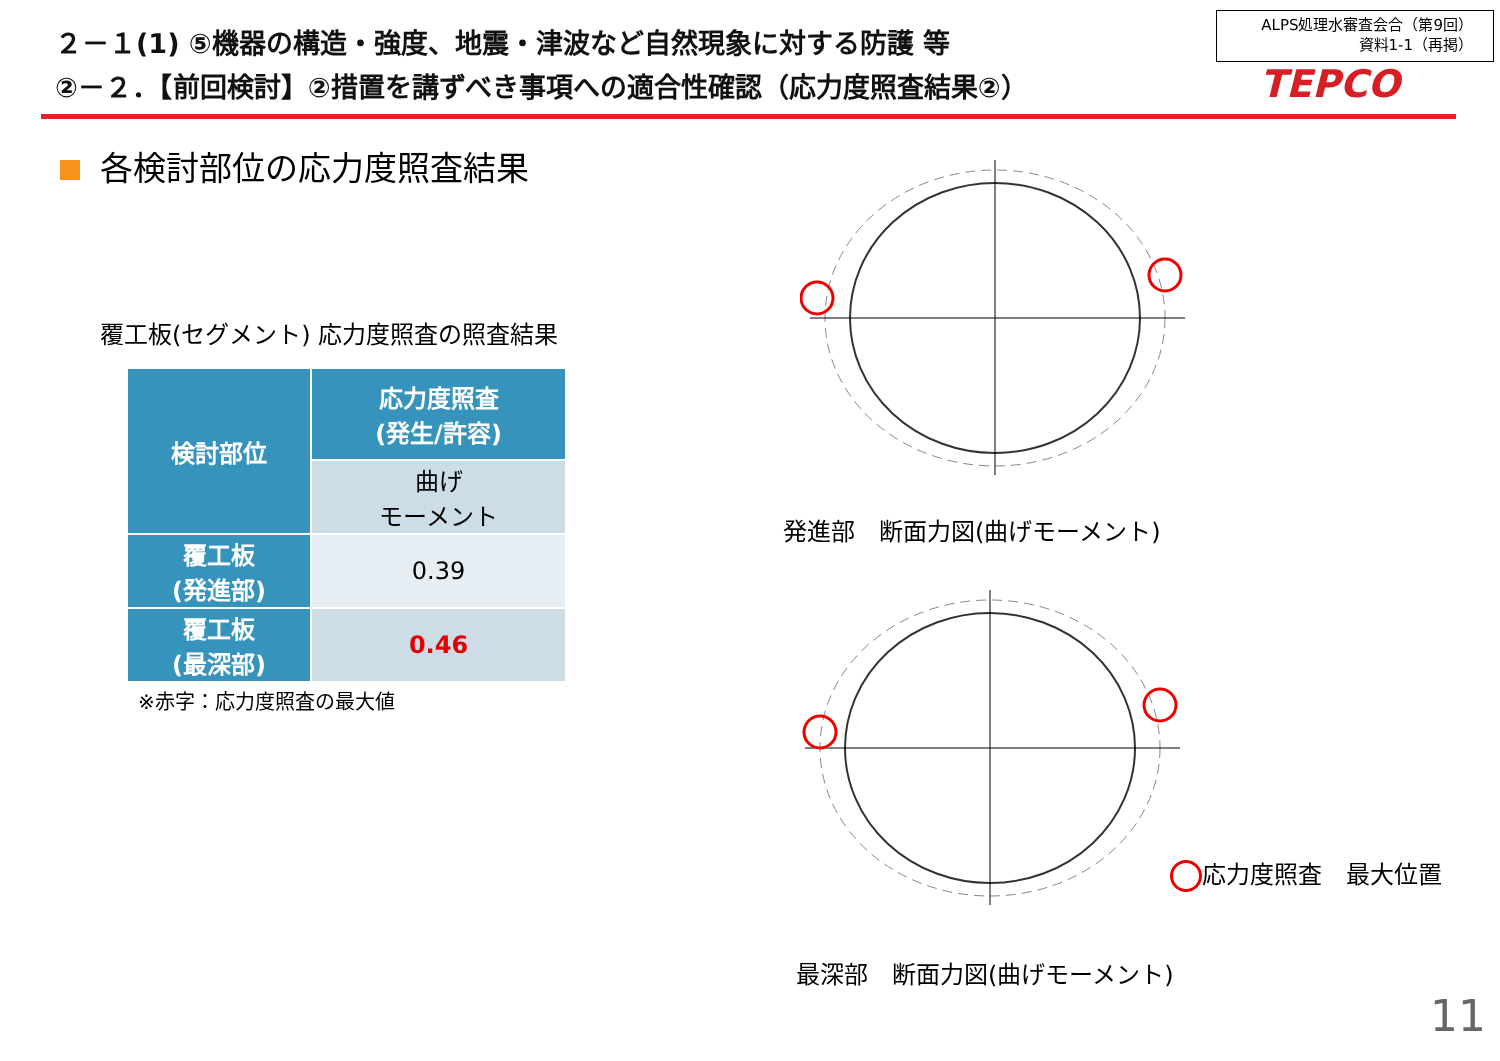２－１(1) ⑤機器の構造・強度、地震・津波など自然現象に対する防護 等
②－２．【前回検討】②措置を講ずべき事項への適合性確認（応力度照査結果②）
ALPS処理水審査会合（第9回）
資料1-1（再掲）
TEPCO
各検討部位の応力度照査結果
覆工板(セグメント) 応力度照査の照査結果
| 検討部位 | 応力度照査 (発生/許容) |
| --- | --- |
| | 曲げ モーメント |
| 覆工板 (発進部) | 0.39 |
| 覆工板 (最深部) | 0.46 |
※赤字：応力度照査の最大値
発進部　断面力図(曲げモーメント)
応力度照査　最大位置
最深部　断面力図(曲げモーメント)
11